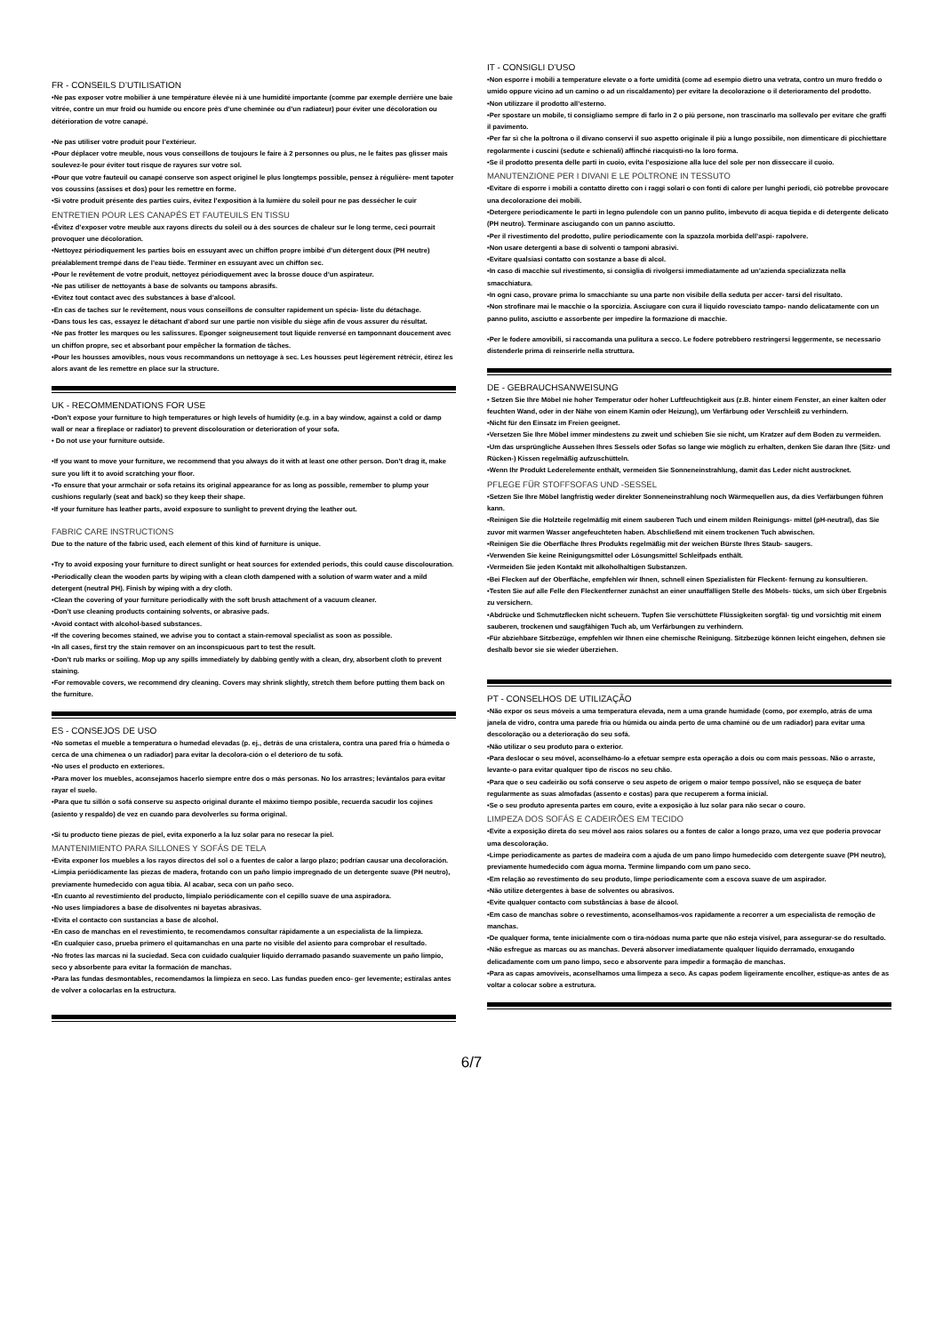FR - CONSEILS D’UTILISATION
•Ne pas exposer votre mobilier à une température élevée ni à une humidité importante (comme par exemple derrière une baie vitrée, contre un mur froid ou humide ou encore près d’une cheminée ou d’un radiateur) pour éviter une décoloration ou détérioration de votre canapé.
•Ne pas utiliser votre produit pour l’extérieur.
•Pour déplacer votre meuble, nous vous conseillons de toujours le faire à 2 personnes ou plus, ne le faites pas glisser mais soulevez-le pour éviter tout risque de rayures sur votre sol.
•Pour que votre fauteuil ou canapé conserve son aspect originel le plus longtemps possible, pensez à régulière- ment tapoter vos coussins (assises et dos) pour les remettre en forme.
•Si votre produit présente des parties cuirs, évitez l’exposition à la lumière du soleil pour ne pas dessécher le cuir
ENTRETIEN POUR LES CANAPÉS ET FAUTEUILS EN TISSU
•Évitez d’exposer votre meuble aux rayons directs du soleil ou à des sources de chaleur sur le long terme, ceci pourrait provoquer une décoloration.
•Nettoyez périodiquement les parties bois en essuyant avec un chiffon propre imbibé d’un détergent doux (PH neutre) préalablement trempé dans de l’eau tiède. Terminer en essuyant avec un chiffon sec.
•Pour le revêtement de votre produit, nettoyez périodiquement avec la brosse douce d’un aspirateur.
•Ne pas utiliser de nettoyants à base de solvants ou tampons abrasifs.
•Evitez tout contact avec des substances à base d’alcool.
•En cas de taches sur le revêtement, nous vous conseillons de consulter rapidement un spécia- liste du détachage.
•Dans tous les cas, essayez le détachant d’abord sur une partie non visible du siège afin de vous assurer du résultat.
•Ne pas frotter les marques ou les salissures. Eponger soigneusement tout liquide renversé en tamponnant doucement avec un chiffon propre, sec et absorbant pour empêcher la formation de tâches.
•Pour les housses amovibles, nous vous recommandons un nettoyage à sec. Les housses peut légèrement rétrécir, étirez les alors avant de les remettre en place sur la structure.
UK - RECOMMENDATIONS FOR USE
•Don’t expose your furniture to high temperatures or high levels of humidity (e.g. in a bay window, against a cold or damp wall or near a fireplace or radiator) to prevent discolouration or deterioration of your sofa.
• Do not use your furniture outside.
•If you want to move your furniture, we recommend that you always do it with at least one other person. Don’t drag it, make sure you lift it to avoid scratching your floor.
•To ensure that your armchair or sofa retains its original appearance for as long as possible, remember to plump your cushions regularly (seat and back) so they keep their shape.
•If your furniture has leather parts, avoid exposure to sunlight to prevent drying the leather out.
FABRIC CARE INSTRUCTIONS
Due to the nature of the fabric used, each element of this kind of furniture is unique.
•Try to avoid exposing your furniture to direct sunlight or heat sources for extended periods, this could cause discolouration.
•Periodically clean the wooden parts by wiping with a clean cloth dampened with a solution of warm water and a mild detergent (neutral PH). Finish by wiping with a dry cloth.
•Clean the covering of your furniture periodically with the soft brush attachment of a vacuum cleaner.
•Don’t use cleaning products containing solvents, or abrasive pads.
•Avoid contact with alcohol-based substances.
•If the covering becomes stained, we advise you to contact a stain-removal specialist as soon as possible.
•In all cases, first try the stain remover on an inconspicuous part to test the result.
•Don’t rub marks or soiling. Mop up any spills immediately by dabbing gently with a clean, dry, absorbent cloth to prevent staining.
•For removable covers, we recommend dry cleaning. Covers may shrink slightly, stretch them before putting them back on the furniture.
ES - CONSEJOS DE USO
•No sometas el mueble a temperatura o humedad elevadas (p. ej., detrás de una cristalera, contra una pared fría o húmeda o cerca de una chimenea o un radiador) para evitar la decolora-ción o el deterioro de tu sofá.
•No uses el producto en exteriores.
•Para mover los muebles, aconsejamos hacerlo siempre entre dos o más personas. No los arrastres; levántalos para evitar rayar el suelo.
•Para que tu sillón o sofá conserve su aspecto original durante el máximo tiempo posible, recuerda sacudir los cojines (asiento y respaldo) de vez en cuando para devolverles su forma original.
•Si tu producto tiene piezas de piel, evita exponerlo a la luz solar para no resecar la piel.
MANTENIMIENTO PARA SILLONES Y SOFÁS DE TELA
•Evita exponer los muebles a los rayos directos del sol o a fuentes de calor a largo plazo; podrían causar una decoloración.
•Limpia periódicamente las piezas de madera, frotando con un paño limpio impregnado de un detergente suave (PH neutro), previamente humedecido con agua tibia. Al acabar, seca con un paño seco.
•En cuanto al revestimiento del producto, límpialo periódicamente con el cepillo suave de una aspiradora.
•No uses limpiadores a base de disolventes ni bayetas abrasivas.
•Evita el contacto con sustancias a base de alcohol.
•En caso de manchas en el revestimiento, te recomendamos consultar rápidamente a un especialista de la limpieza.
•En cualquier caso, prueba primero el quitamanchas en una parte no visible del asiento para comprobar el resultado.
•No frotes las marcas ni la suciedad. Seca con cuidado cualquier líquido derramado pasando suavemente un paño limpio, seco y absorbente para evitar la formación de manchas.
•Para las fundas desmontables, recomendamos la limpieza en seco. Las fundas pueden enco- ger levemente; estíralas antes de volver a colocarlas en la estructura.
IT - CONSIGLI D’USO
•Non esporre i mobili a temperature elevate o a forte umidità (come ad esempio dietro una vetrata, contro un muro freddo o umido oppure vicino ad un camino o ad un riscaldamento) per evitare la decolorazione o il deterioramento del prodotto.
•Non utilizzare il prodotto all’esterno.
•Per spostare un mobile, ti consigliamo sempre di farlo in 2 o più persone, non trascinarlo ma sollevalo per evitare che graffi il pavimento.
•Per far sì che la poltrona o il divano conservi il suo aspetto originale il più a lungo possibile, non dimenticare di picchiettare regolarmente i cuscini (sedute e schienali) affinché riacquisti-no la loro forma.
•Se il prodotto presenta delle parti in cuoio, evita l’esposizione alla luce del sole per non disseccare il cuoio.
MANUTENZIONE PER I DIVANI E LE POLTRONE IN TESSUTO
•Evitare di esporre i mobili a contatto diretto con i raggi solari o con fonti di calore per lunghi periodi, ciò potrebbe provocare una decolorazione dei mobili.
•Detergere periodicamente le parti in legno pulendole con un panno pulito, imbevuto di acqua tiepida e di detergente delicato (PH neutro). Terminare asciugando con un panno asciutto.
•Per il rivestimento del prodotto, pulire periodicamente con la spazzola morbida dell’aspi- rapolvere.
•Non usare detergenti a base di solventi o tamponi abrasivi.
•Evitare qualsiasi contatto con sostanze a base di alcol.
•In caso di macchie sul rivestimento, si consiglia di rivolgersi immediatamente ad un’azienda specializzata nella smacchiatura.
•In ogni caso, provare prima lo smacchiante su una parte non visibile della seduta per accer- tarsi del risultato.
•Non strofinare mai le macchie o la sporcizia. Asciugare con cura il liquido rovesciato tampo- nando delicatamente con un panno pulito, asciutto e assorbente per impedire la formazione di macchie.
•Per le fodere amovibili, si raccomanda una pulitura a secco. Le fodere potrebbero restringersi leggermente, se necessario distenderle prima di reinserirle nella struttura.
DE - GEBRAUCHSANWEISUNG
• Setzen Sie Ihre Möbel nie hoher Temperatur oder hoher Luftfeuchtigkeit aus (z.B. hinter einem Fenster, an einer kalten oder feuchten Wand, oder in der Nähe von einem Kamin oder Heizung), um Verfärbung oder Verschleiß zu verhindern.
•Nicht für den Einsatz im Freien geeignet.
•Versetzen Sie Ihre Möbel immer mindestens zu zweit und schieben Sie sie nicht, um Kratzer auf dem Boden zu vermeiden.
•Um das ursprüngliche Aussehen Ihres Sessels oder Sofas so lange wie möglich zu erhalten, denken Sie daran Ihre (Sitz- und Rücken-) Kissen regelmäßig aufzuschütteln.
•Wenn Ihr Produkt Lederelemente enthält, vermeiden Sie Sonneneinstrahlung, damit das Leder nicht austrocknet.
PFLEGE FÜR STOFFSOFAS UND -SESSEL
•Setzen Sie Ihre Möbel langfristig weder direkter Sonneneinstrahlung noch Wärmequellen aus, da dies Verfärbungen führen kann.
•Reinigen Sie die Holzteile regelmäßig mit einem sauberen Tuch und einem milden Reinigungs- mittel (pH-neutral), das Sie zuvor mit warmen Wasser angefeuchteten haben. Abschließend mit einem trockenen Tuch abwischen.
•Reinigen Sie die Oberfläche Ihres Produkts regelmäßig mit der weichen Bürste Ihres Staub- saugers.
•Verwenden Sie keine Reinigungsmittel oder Lösungsmittel Schleifpads enthält.
•Vermeiden Sie jeden Kontakt mit alkoholhaltigen Substanzen.
•Bei Flecken auf der Oberfläche, empfehlen wir Ihnen, schnell einen Spezialisten für Fleckent- fernung zu konsultieren.
•Testen Sie auf alle Felle den Fleckentferner zunächst an einer unauffälligen Stelle des Möbels- tücks, um sich über Ergebnis zu versichern.
•Abdrücke und Schmutzflecken nicht scheuern. Tupfen Sie verschüttete Flüssigkeiten sorgfäl- tig und vorsichtig mit einem sauberen, trockenen und saugfähigen Tuch ab, um Verfärbungen zu verhindern.
•Für abziehbare Sitzbezüge, empfehlen wir Ihnen eine chemische Reinigung. Sitzbezüge können leicht eingehen, dehnen sie deshalb bevor sie sie wieder überziehen.
PT - CONSELHOS DE UTILIZAÇÃO
•Não expor os seus móveis a uma temperatura elevada, nem a uma grande humidade (como, por exemplo, atrás de uma janela de vidro, contra uma parede fria ou húmida ou ainda perto de uma chaminé ou de um radiador) para evitar uma descoloração ou a deterioração do seu sofá.
•Não utilizar o seu produto para o exterior.
•Para deslocar o seu móvel, aconselhámo-lo a efetuar sempre esta operação a dois ou com mais pessoas. Não o arraste, levante-o para evitar qualquer tipo de riscos no seu chão.
•Para que o seu cadeirão ou sofá conserve o seu aspeto de origem o maior tempo possível, não se esqueça de bater regularmente as suas almofadas (assento e costas) para que recuperem a forma inicial.
•Se o seu produto apresenta partes em couro, evite a exposição à luz solar para não secar o couro.
LIMPEZA DOS SOFÁS E CADEIRÕES EM TECIDO
•Evite a exposição direta do seu móvel aos raios solares ou a fontes de calor a longo prazo, uma vez que poderia provocar uma descoloração.
•Limpe periodicamente as partes de madeira com a ajuda de um pano limpo humedecido com detergente suave (PH neutro), previamente humedecido com água morna. Termine limpando com um pano seco.
•Em relação ao revestimento do seu produto, limpe periodicamente com a escova suave de um aspirador.
•Não utilize detergentes à base de solventes ou abrasivos.
•Evite qualquer contacto com substâncias à base de álcool.
•Em caso de manchas sobre o revestimento, aconselhamos-vos rapidamente a recorrer a um especialista de remoção de manchas.
•De qualquer forma, tente inicialmente com o tira-nódoas numa parte que não esteja visível, para assegurar-se do resultado.
•Não esfregue as marcas ou as manchas. Deverá absorver imediatamente qualquer líquido derramado, enxugando delicadamente com um pano limpo, seco e absorvente para impedir a formação de manchas.
•Para as capas amovíveis, aconselhamos uma limpeza a seco. As capas podem ligeiramente encolher, estique-as antes de as voltar a colocar sobre a estrutura.
6/7